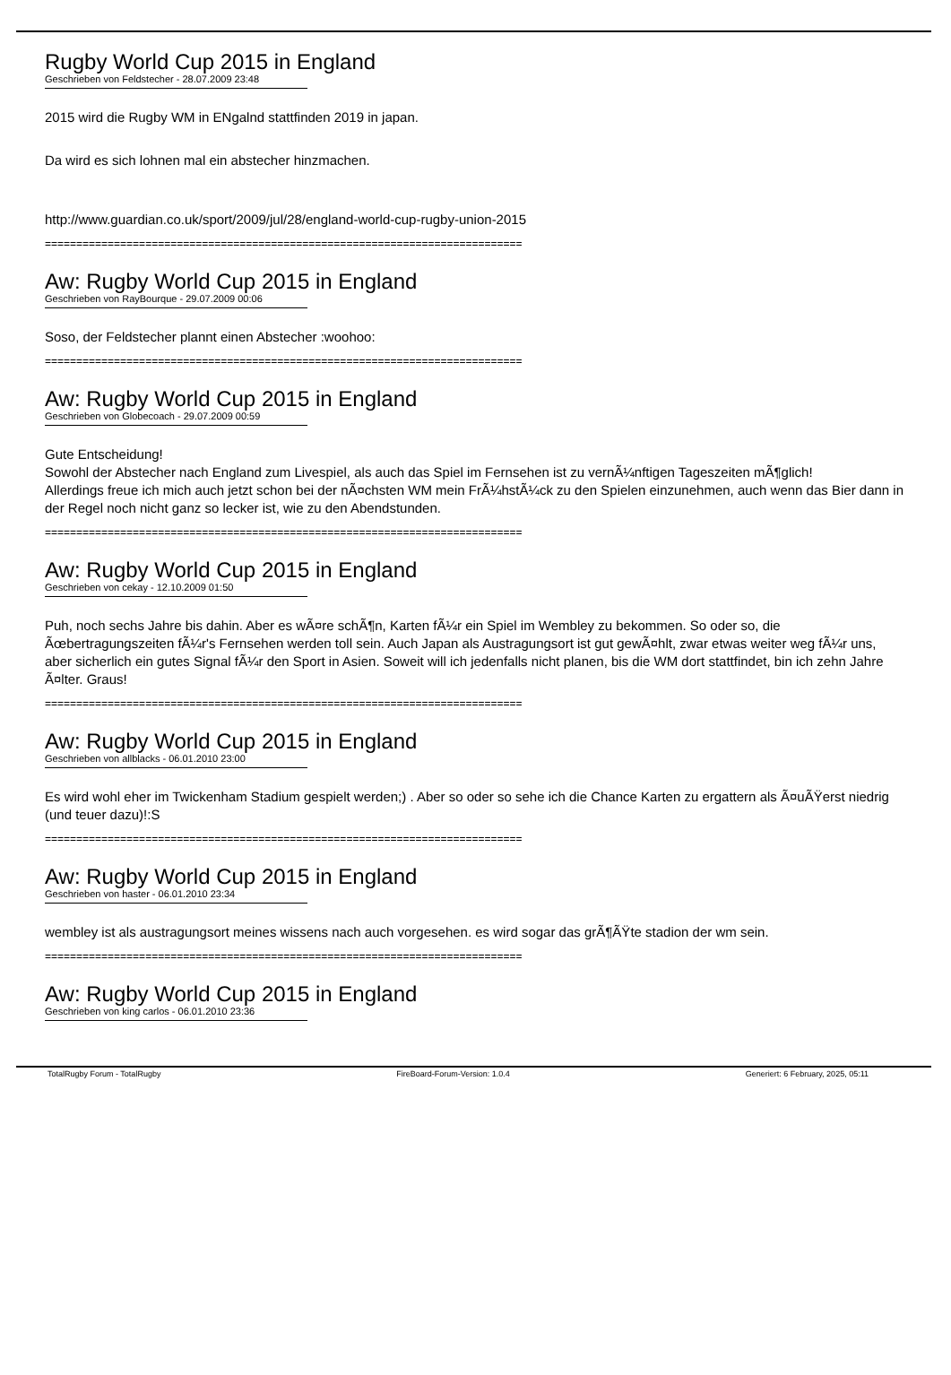Rugby World Cup 2015 in England
Geschrieben von Feldstecher - 28.07.2009 23:48
2015 wird die Rugby WM in ENgalnd stattfinden 2019 in japan.
Da wird es sich lohnen mal ein abstecher hinzmachen.
http://www.guardian.co.uk/sport/2009/jul/28/england-world-cup-rugby-union-2015
============================================================================
Aw: Rugby World Cup 2015 in England
Geschrieben von RayBourque - 29.07.2009 00:06
Soso, der Feldstecher plannt einen Abstecher :woohoo:
============================================================================
Aw: Rugby World Cup 2015 in England
Geschrieben von Globecoach - 29.07.2009 00:59
Gute Entscheidung!
Sowohl der Abstecher nach England zum Livespiel, als auch das Spiel im Fernsehen ist zu vernÃ¼nftigen Tageszeiten mÃ¶glich!
Allerdings freue ich mich auch jetzt schon bei der nÃ¤chsten WM mein FrÃ¼hstÃ¼ck zu den Spielen einzunehmen, auch wenn das Bier dann in der Regel noch nicht ganz so lecker ist, wie zu den Abendstunden.
============================================================================
Aw: Rugby World Cup 2015 in England
Geschrieben von cekay - 12.10.2009 01:50
Puh, noch sechs Jahre bis dahin. Aber es wÃ¤re schÃ¶n, Karten fÃ¼r ein Spiel im Wembley zu bekommen. So oder so, die Ãœbertragungszeiten fÃ¼r's Fernsehen werden toll sein. Auch Japan als Austragungsort ist gut gewÃ¤hlt, zwar etwas weiter weg fÃ¼r uns, aber sicherlich ein gutes Signal fÃ¼r den Sport in Asien. Soweit will ich jedenfalls nicht planen, bis die WM dort stattfindet, bin ich zehn Jahre Ã¤lter. Graus!
============================================================================
Aw: Rugby World Cup 2015 in England
Geschrieben von allblacks - 06.01.2010 23:00
Es wird wohl eher im Twickenham Stadium gespielt werden;) . Aber so oder so sehe ich die Chance Karten zu ergattern als Ã¤uÃŸerst niedrig (und teuer dazu)!:S
============================================================================
Aw: Rugby World Cup 2015 in England
Geschrieben von haster - 06.01.2010 23:34
wembley ist als austragungsort meines wissens nach auch vorgesehen. es wird sogar das grÃ¶ÃŸte stadion der wm sein.
============================================================================
Aw: Rugby World Cup 2015 in England
Geschrieben von king carlos - 06.01.2010 23:36
TotalRugby Forum - TotalRugby FireBoard-Forum-Version: 1.0.4 Generiert: 6 February, 2025, 05:11